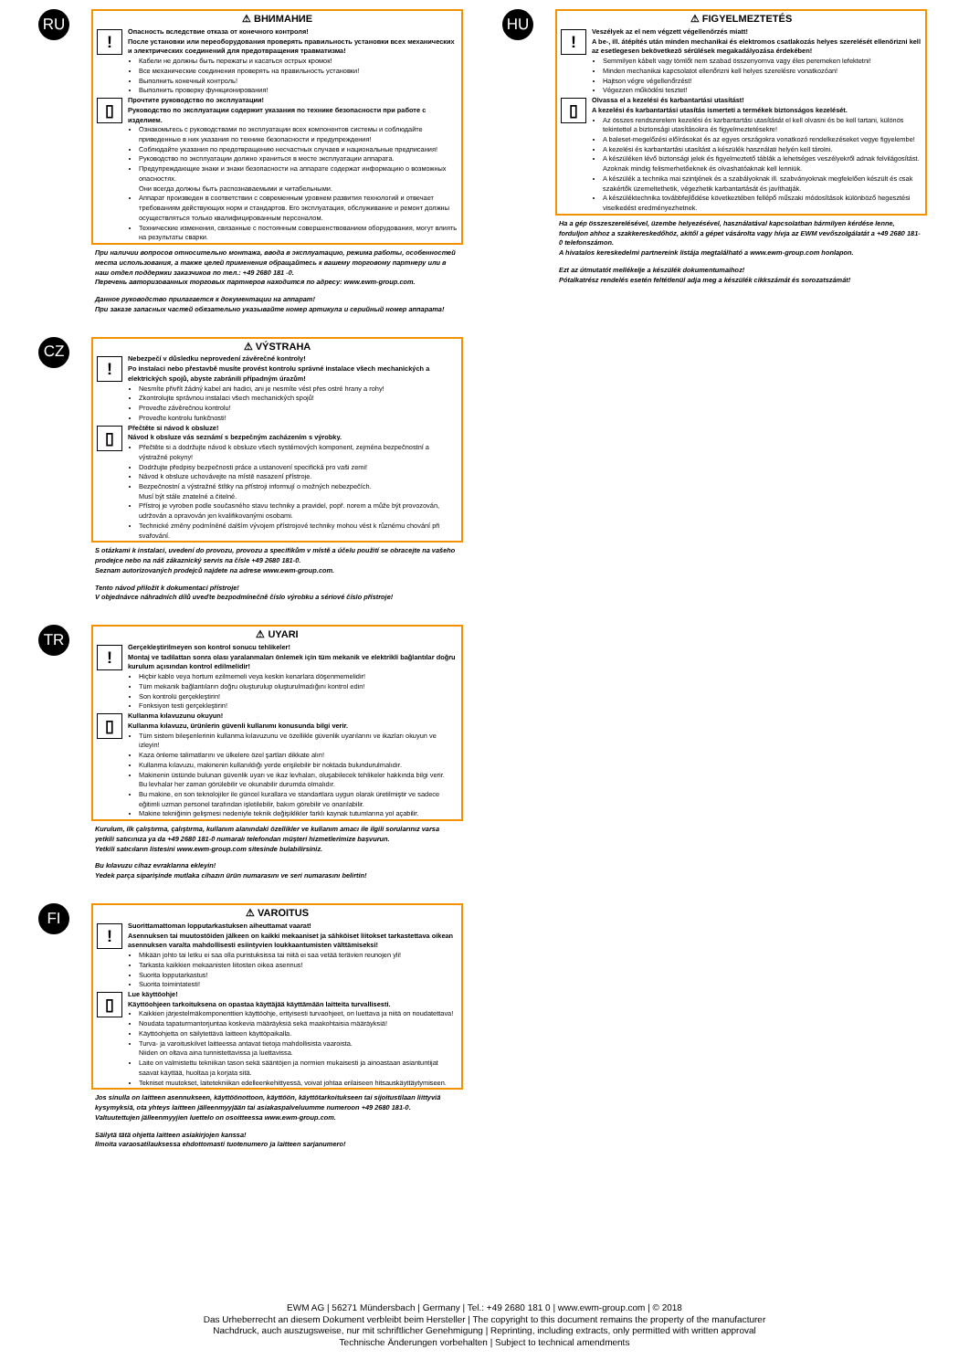RU
⚠ ВНИМАНИЕ
!
Опасность вследствие отказа от конечного контроля!
После установки или переоборудования проверять правильность установки всех механических и электрических соединений для предотвращения травматизма!
Кабели не должны быть пережаты и касаться острых кромок!
Все механические соединения проверять на правильность установки!
Выполнить конечный контроль!
Выполнить проверку функционирования!
▯
Прочтите руководство по эксплуатации!
Руководство по эксплуатации содержит указания по технике безопасности при работе с изделием.
Ознакомьтесь с руководствами по эксплуатации всех компонентов системы и соблюдайте приведенные в них указания по технике безопасности и предупреждения!
Соблюдайте указания по предотвращению несчастных случаев и национальные предписания!
Руководство по эксплуатации должно храниться в месте эксплуатации аппарата.
Предупреждающие знаки и знаки безопасности на аппарате содержат информацию о возможных опасностях.
Они всегда должны быть распознаваемыми и читабельными.
Аппарат произведен в соответствии с современным уровнем развития технологий и отвечает требованиям действующих норм и стандартов. Его эксплуатация, обслуживание и ремонт должны осуществляться только квалифицированным персоналом.
Технические изменения, связанные с постоянным совершенствованием оборудования, могут влиять на результаты сварки.
При наличии вопросов относительно монтажа, ввода в эксплуатацию, режима работы, особенностей места использования, а также целей применения обращайтесь к вашему торговому партнеру или в наш отдел поддержки заказчиков по тел.: +49 2680 181 -0.
Перечень авторизованных торговых партнеров находится по адресу: www.ewm-group.com.
Данное руководство прилагается к документации на аппарат!
При заказе запасных частей обязательно указывайте номер артикула и серийный номер аппарата!
CZ
⚠ VÝSTRAHA
!
Nebezpečí v důsledku neprovedení závěrečné kontroly!
Po instalaci nebo přestavbě musíte provést kontrolu správné instalace všech mechanických a elektrických spojů, abyste zabránili případným úrazům!
Nesmíte přivřít žádný kabel ani hadici, ani je nesmíte vést přes ostré hrany a rohy!
Zkontrolujte správnou instalaci všech mechanických spojů!
Proveďte závěrečnou kontrolu!
Proveďte kontrolu funkčnosti!
▯
Přečtěte si návod k obsluze!
Návod k obsluze vás seznámí s bezpečným zacházením s výrobky.
Přečtěte si a dodržujte návod k obsluze všech systémových komponent, zejména bezpečnostní a výstražné pokyny!
Dodržujte předpisy bezpečnosti práce a ustanovení specifická pro vaši zemi!
Návod k obsluze uchovávejte na místě nasazení přístroje.
Bezpečnostní a výstražné štítky na přístroji informují o možných nebezpečích.
Musí být stále znatelné a čitelné.
Přístroj je vyroben podle současného stavu techniky a pravidel, popř. norem a může být provozován, udržován a opravován jen kvalifikovanými osobami.
Technické změny podmíněné dalším vývojem přístrojové techniky mohou vést k různému chování při svařování.
S otázkami k instalaci, uvedení do provozu, provozu a specifikům v místě a účelu použití se obracejte na vašeho prodejce nebo na náš zákaznický servis na čísle +49 2680 181-0.
Seznam autorizovaných prodejců najdete na adrese www.ewm-group.com.
Tento návod přiložit k dokumentaci přístroje!
V objednávce náhradních dílů uveďte bezpodmínečně číslo výrobku a sériové číslo přístroje!
TR
⚠ UYARI
!
Gerçekleştirilmeyen son kontrol sonucu tehlikeler!
Montaj ve tadilattan sonra olası yaralanmaları önlemek için tüm mekanik ve elektrikli bağlantılar doğru kurulum açısından kontrol edilmelidir!
Hiçbir kablo veya hortum ezilmemeli veya keskin kenarlara döşenmemelidir!
Tüm mekanik bağlantıların doğru oluşturulup oluşturulmadığını kontrol edin!
Son kontrolü gerçekleştirin!
Fonksiyon testi gerçekleştirin!
▯
Kullanma kılavuzunu okuyun!
Kullanma kılavuzu, ürünlerin güvenli kullanımı konusunda bilgi verir.
Tüm sistem bileşenlerinin kullanma kılavuzunu ve özellikle güvenlik uyarılarını ve ikazları okuyun ve izleyin!
Kaza önleme talimatlarını ve ülkelere özel şartları dikkate alın!
Kullanma kılavuzu, makinenin kullanıldığı yerde erişilebilir bir noktada bulundurulmalıdır.
Makinenin üstünde bulunan güvenlik uyarı ve ikaz levhaları, oluşabilecek tehlikeler hakkında bilgi verir.
Bu levhalar her zaman görülebilir ve okunabilir durumda olmalıdır.
Bu makine, en son teknolojiler ile güncel kurallara ve standartlara uygun olarak üretilmiştir ve sadece eğitimli uzman personel tarafından işletilebilir, bakım görebilir ve onarılabilir.
Makine tekniğinin gelişmesi nedeniyle teknik değişiklikler farklı kaynak tutumlarına yol açabilir.
Kurulum, ilk çalıştırma, çalıştırma, kullanım alanındaki özellikler ve kullanım amacı ile ilgili sorularınız varsa yetkili satıcınıza ya da +49 2680 181-0 numaralı telefondan müşteri hizmetlerimize başvurun.
Yetkili satıcıların listesini www.ewm-group.com sitesinde bulabilirsiniz.
Bu kılavuzu cihaz evraklarına ekleyin!
Yedek parça siparişinde mutlaka cihazın ürün numarasını ve seri numarasını belirtin!
FI
⚠ VAROITUS
!
Suorittamattoman lopputarkastuksen aiheuttamat vaarat!
Asennuksen tai muutostöiden jälkeen on kaikki mekaaniset ja sähköiset liitokset tarkastettava oikean asennuksen varalta mahdollisesti esiintyvien loukkaantumisten välttämiseksi!
Mikään johto tai letku ei saa olla puristuksissa tai niitä ei saa vetää terävien reunojen yli!
Tarkasta kaikkien mekaanisten liitosten oikea asennus!
Suorita lopputarkastus!
Suorita toimintatesti!
▯
Lue käyttöohje!
Käyttöohjeen tarkoituksena on opastaa käyttäjää käyttämään laitteita turvallisesti.
Kaikkien järjestelmäkomponenttien käyttöohje, erityisesti turvaohjeet, on luettava ja niitä on noudatettava!
Noudata tapaturmantorjuntaa koskevia määräyksiä sekä maakohtaisia määräyksiä!
Käyttöohjetta on säilytettävä laitteen käyttöpaikalla.
Turva- ja varoituskilvet laitteessa antavat tietoja mahdollisista vaaroista.
Niiden on oltava aina tunnistettavissa ja luettavissa.
Laite on valmistettu tekniikan tason sekä sääntöjen ja normien mukaisesti ja ainoastaan asiantuntijat saavat käyttää, huoltaa ja korjata sitä.
Tekniset muutokset, laitetekniikan edelleenkehittyessä, voivat johtaa erilaiseen hitsauskäyttäytymiseen.
Jos sinulla on laitteen asennukseen, käyttöönottoon, käyttöön, käyttötarkoitukseen tai sijoitustilaan liittyviä kysymyksiä, ota yhteys laitteen jälleenmyyjään tai asiakaspalveluumme numeroon +49 2680 181-0.
Valtuutettujen jälleenmyyjien luettelo on osoitteessa www.ewm-group.com.
Säilytä tätä ohjetta laitteen asiakirjojen kanssa!
Ilmoita varaosatilauksessa ehdottomasti tuotenumero ja laitteen sarjanumero!
HU
⚠ FIGYELMEZTETÉS
!
Veszélyek az el nem végzett végellenőrzés miatt!
A be-, ill. átépítés után minden mechanikai és elektromos csatlakozás helyes szerelését ellenőrizni kell az esetlegesen bekövetkező sérülések megakadályozása érdekében!
Semmilyen kábelt vagy tömlőt nem szabad összenyomva vagy éles peremeken lefektetni!
Minden mechanikai kapcsolatot ellenőrizni kell helyes szerelésre vonatkozóan!
Hajtson végre végellenőrzést!
Végezzen működési tesztet!
▯
Olvassa el a kezelési és karbantartási utasítást!
A kezelési és karbantartási utasítás ismerteti a termékek biztonságos kezelését.
Az összes rendszerelem kezelési és karbantartási utasítását el kell olvasni és be kell tartani, különös tekintettel a biztonsági utasításokra és figyelmeztetésekre!
A baleset-megelőzési előírásokat és az egyes országokra vonatkozó rendelkezéseket vegye figyelembe!
A kezelési és karbantartási utasítást a készülék használati helyén kell tárolni.
A készüléken lévő biztonsági jelek és figyelmeztető táblák a lehetséges veszélyekről adnak felvilágosítást.
Azoknak mindig felismerhetőeknek és olvashatóaknak kell lenniük.
A készülék a technika mai szintjének és a szabályoknak ill. szabványoknak megfelelően készült és csak szakértők üzemeltethetik, végezhetik karbantartását és javíthatják.
A készüléktechnika továbbfejlődése következtében fellépő műszaki módosítások különböző hegesztési viselkedést eredményezhetnek.
Ha a gép összeszerelésével, üzembe helyezésével, használatával kapcsolatban bármilyen kérdése lenne, forduljon ahhoz a szakkereskedőhöz, akitől a gépet vásárolta vagy hívja az EWM vevőszolgálatát a +49 2680 181-0 telefonszámon.
A hivatalos kereskedelmi partnereink listája megtalálható a www.ewm-group.com honlapon.
Ezt az útmutatót mellékelje a készülék dokumentumaihoz!
Pótalkatrész rendelés esetén feltétlenül adja meg a készülék cikkszámát és sorozatszámát!
EWM AG | 56271 Mündersbach | Germany | Tel.: +49 2680 181 0 | www.ewm-group.com | © 2018
Das Urheberrecht an diesem Dokument verbleibt beim Hersteller | The copyright to this document remains the property of the manufacturer
Nachdruck, auch auszugsweise, nur mit schriftlicher Genehmigung | Reprinting, including extracts, only permitted with written approval
Technische Änderungen vorbehalten | Subject to technical amendments